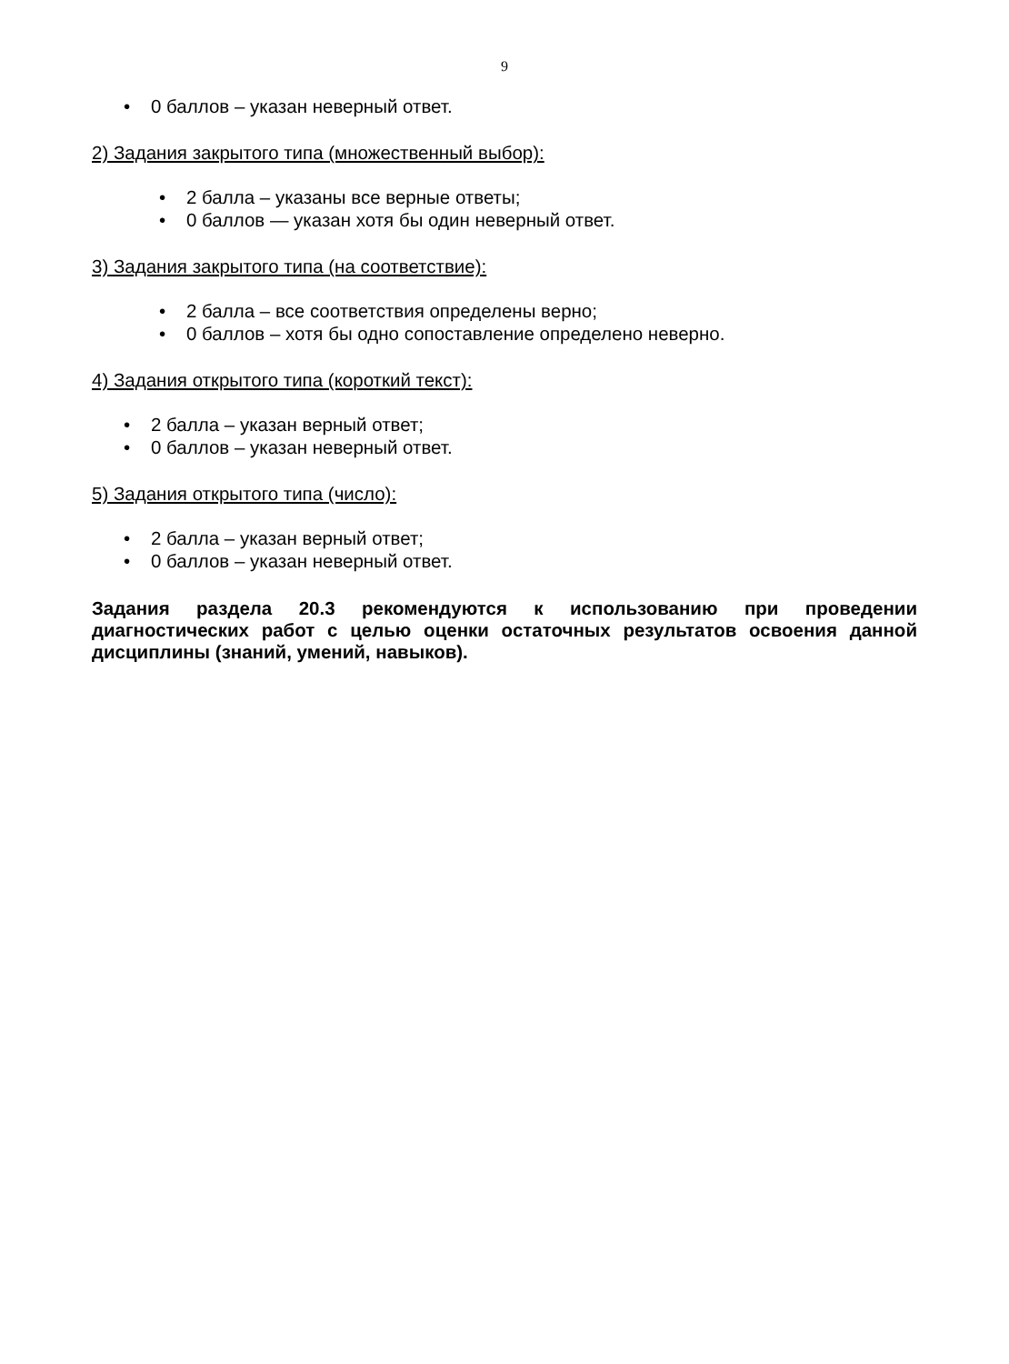9
• 0 баллов – указан неверный ответ.
2) Задания закрытого типа (множественный выбор):
• 2 балла – указаны все верные ответы;
• 0 баллов — указан хотя бы один неверный ответ.
3) Задания закрытого типа (на соответствие):
• 2 балла – все соответствия определены верно;
• 0 баллов – хотя бы одно сопоставление определено неверно.
4) Задания открытого типа (короткий текст):
• 2 балла – указан верный ответ;
• 0 баллов – указан неверный ответ.
5) Задания открытого типа (число):
• 2 балла – указан верный ответ;
• 0 баллов – указан неверный ответ.
Задания раздела 20.3 рекомендуются к использованию при проведении диагностических работ с целью оценки остаточных результатов освоения данной дисциплины (знаний, умений, навыков).